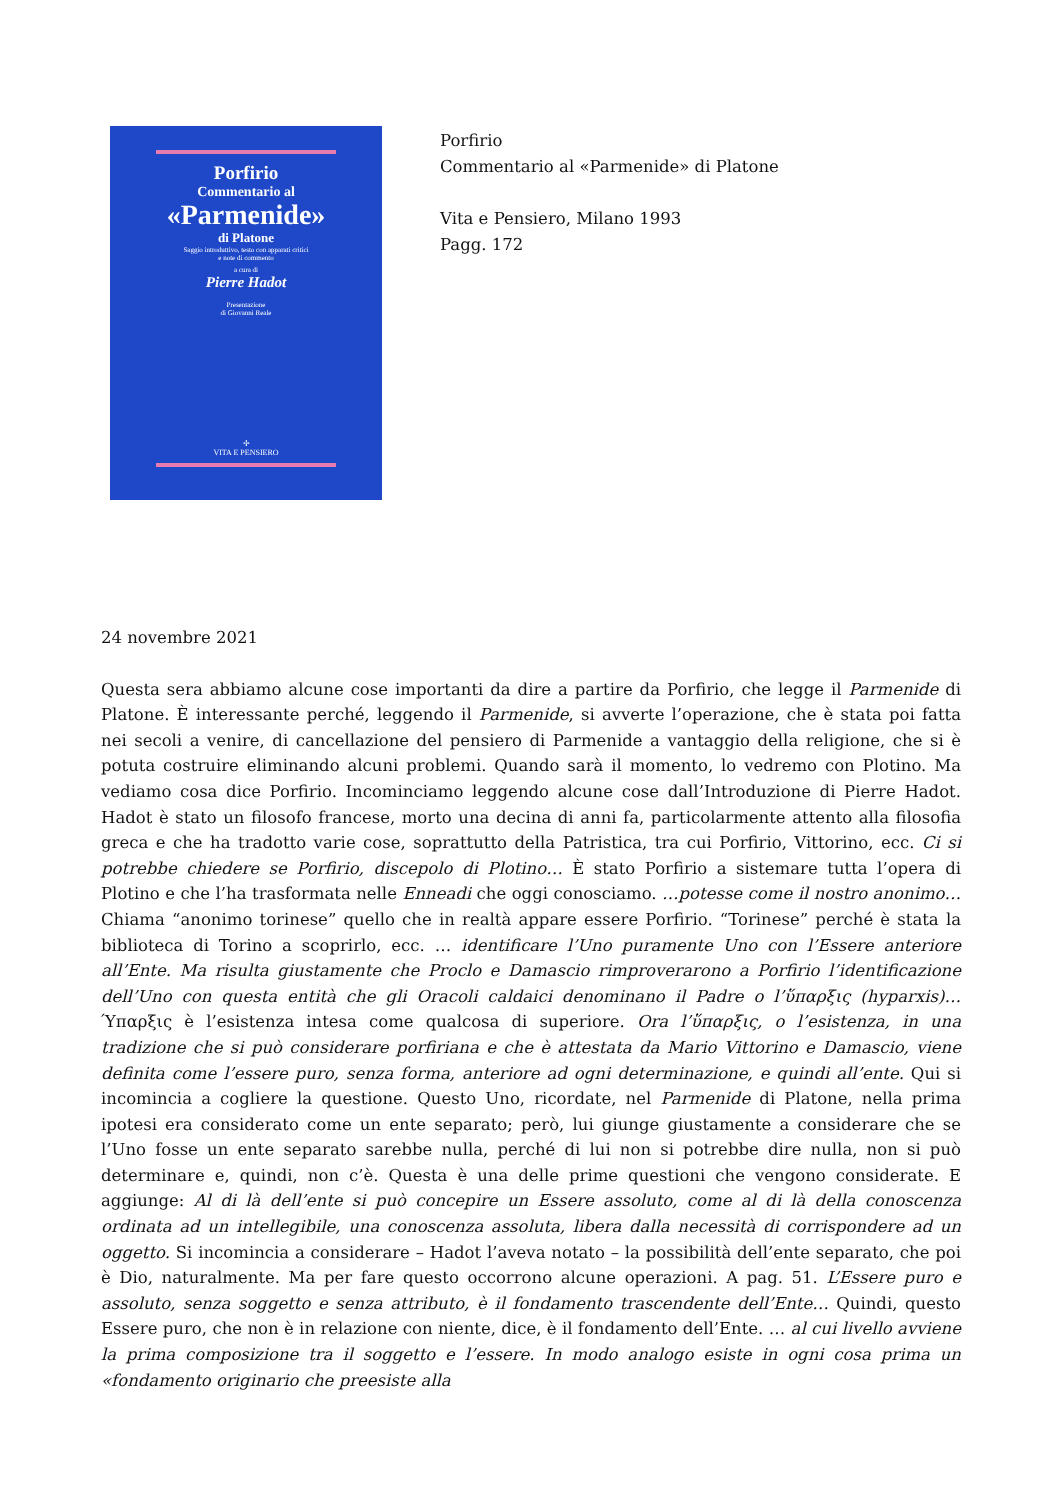Porfirio
Commentario al
«Parmenide»
di Platone
Saggio introduttivo, testo con apparati critici
e note di commento
a cura di
Pierre Hadot
Presentazione
di Giovanni Reale
✢
VITA E PENSIERO
Porfirio
Commentario al «Parmenide» di Platone
Vita e Pensiero, Milano 1993
Pagg. 172
24 novembre 2021
Questa sera abbiamo alcune cose importanti da dire a partire da Porfirio, che legge il Parmenide di Platone. È interessante perché, leggendo il Parmenide, si avverte l’operazione, che è stata poi fatta nei secoli a venire, di cancellazione del pensiero di Parmenide a vantaggio della religione, che si è potuta costruire eliminando alcuni problemi. Quando sarà il momento, lo vedremo con Plotino. Ma vediamo cosa dice Porfirio. Incominciamo leggendo alcune cose dall’Introduzione di Pierre Hadot. Hadot è stato un filosofo francese, morto una decina di anni fa, particolarmente attento alla filosofia greca e che ha tradotto varie cose, soprattutto della Patristica, tra cui Porfirio, Vittorino, ecc. Ci si potrebbe chiedere se Porfirio, discepolo di Plotino… È stato Porfirio a sistemare tutta l’opera di Plotino e che l’ha trasformata nelle Enneadi che oggi conosciamo. …potesse come il nostro anonimo… Chiama “anonimo torinese” quello che in realtà appare essere Porfirio. “Torinese” perché è stata la biblioteca di Torino a scoprirlo, ecc. … identificare l’Uno puramente Uno con l’Essere anteriore all’Ente. Ma risulta giustamente che Proclo e Damascio rimproverarono a Porfirio l’identificazione dell’Uno con questa entità che gli Oracoli caldaici denominano il Padre o l’ὕπαρξις (hyparxis)… Ύπαρξις è l’esistenza intesa come qualcosa di superiore. Ora l’ὕπαρξις, o l’esistenza, in una tradizione che si può considerare porfiriana e che è attestata da Mario Vittorino e Damascio, viene definita come l’essere puro, senza forma, anteriore ad ogni determinazione, e quindi all’ente. Qui si incomincia a cogliere la questione. Questo Uno, ricordate, nel Parmenide di Platone, nella prima ipotesi era considerato come un ente separato; però, lui giunge giustamente a considerare che se l’Uno fosse un ente separato sarebbe nulla, perché di lui non si potrebbe dire nulla, non si può determinare e, quindi, non c’è. Questa è una delle prime questioni che vengono considerate. E aggiunge: Al di là dell’ente si può concepire un Essere assoluto, come al di là della conoscenza ordinata ad un intellegibile, una conoscenza assoluta, libera dalla necessità di corrispondere ad un oggetto. Si incomincia a considerare – Hadot l’aveva notato – la possibilità dell’ente separato, che poi è Dio, naturalmente. Ma per fare questo occorrono alcune operazioni. A pag. 51. L’Essere puro e assoluto, senza soggetto e senza attributo, è il fondamento trascendente dell’Ente… Quindi, questo Essere puro, che non è in relazione con niente, dice, è il fondamento dell’Ente. … al cui livello avviene la prima composizione tra il soggetto e l’essere. In modo analogo esiste in ogni cosa prima un «fondamento originario che preesiste alla